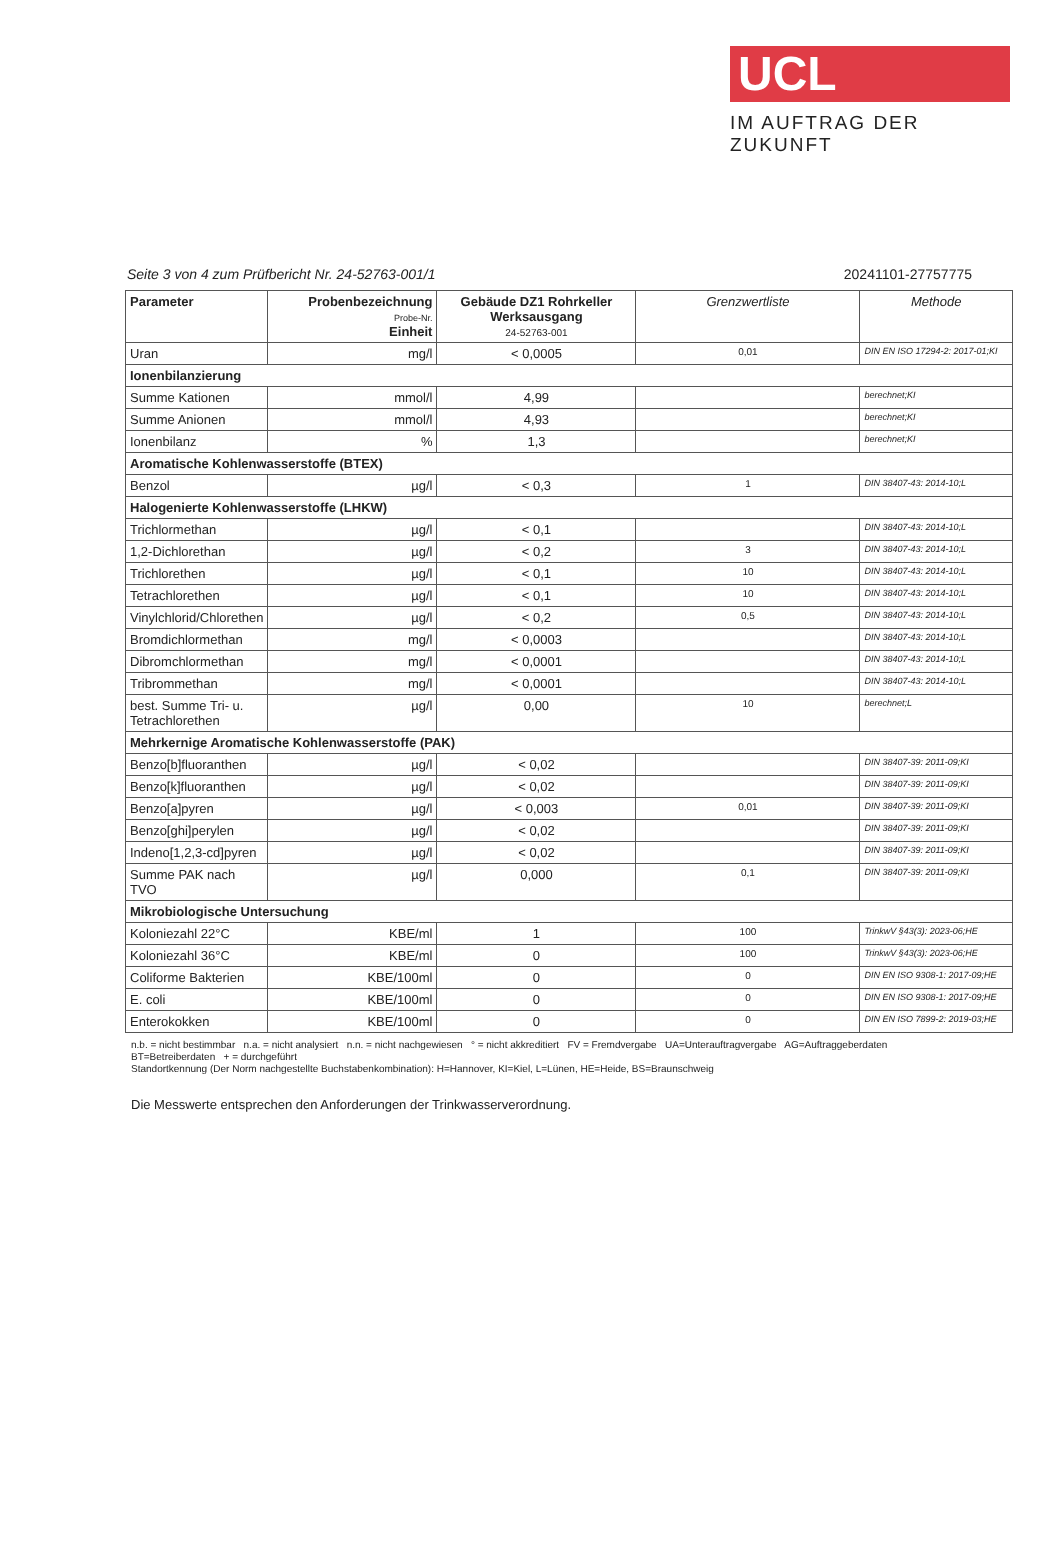UCL
IM AUFTRAG DER ZUKUNFT
Seite 3 von 4 zum Prüfbericht Nr. 24-52763-001/1 20241101-27757775
| Parameter | Probenbezeichnung Probe-Nr. Einheit | Gebäude DZ1 Rohrkeller Werksausgang 24-52763-001 | Grenzwertliste | Methode |
| --- | --- | --- | --- | --- |
| Uran | mg/l | < 0,0005 | 0,01 | DIN EN ISO 17294-2: 2017-01;KI |
| Ionenbilanzierung | | | | |
| Summe Kationen | mmol/l | 4,99 | | berechnet;KI |
| Summe Anionen | mmol/l | 4,93 | | berechnet;KI |
| Ionenbilanz | % | 1,3 | | berechnet;KI |
| Aromatische Kohlenwasserstoffe (BTEX) | | | | |
| Benzol | µg/l | < 0,3 | 1 | DIN 38407-43: 2014-10;L |
| Halogenierte Kohlenwasserstoffe (LHKW) | | | | |
| Trichlormethan | µg/l | < 0,1 | | DIN 38407-43: 2014-10;L |
| 1,2-Dichlorethan | µg/l | < 0,2 | 3 | DIN 38407-43: 2014-10;L |
| Trichlorethen | µg/l | < 0,1 | 10 | DIN 38407-43: 2014-10;L |
| Tetrachlorethen | µg/l | < 0,1 | 10 | DIN 38407-43: 2014-10;L |
| Vinylchlorid/Chlorethen | µg/l | < 0,2 | 0,5 | DIN 38407-43: 2014-10;L |
| Bromdichlormethan | mg/l | < 0,0003 | | DIN 38407-43: 2014-10;L |
| Dibromchlormethan | mg/l | < 0,0001 | | DIN 38407-43: 2014-10;L |
| Tribrommethan | mg/l | < 0,0001 | | DIN 38407-43: 2014-10;L |
| best. Summe Tri- u. Tetrachlorethen | µg/l | 0,00 | 10 | berechnet;L |
| Mehrkernige Aromatische Kohlenwasserstoffe (PAK) | | | | |
| Benzo[b]fluoranthen | µg/l | < 0,02 | | DIN 38407-39: 2011-09;KI |
| Benzo[k]fluoranthen | µg/l | < 0,02 | | DIN 38407-39: 2011-09;KI |
| Benzo[a]pyren | µg/l | < 0,003 | 0,01 | DIN 38407-39: 2011-09;KI |
| Benzo[ghi]perylen | µg/l | < 0,02 | | DIN 38407-39: 2011-09;KI |
| Indeno[1,2,3-cd]pyren | µg/l | < 0,02 | | DIN 38407-39: 2011-09;KI |
| Summe PAK nach TVO | µg/l | 0,000 | 0,1 | DIN 38407-39: 2011-09;KI |
| Mikrobiologische Untersuchung | | | | |
| Koloniezahl 22°C | KBE/ml | 1 | 100 | TrinkwV §43(3): 2023-06;HE |
| Koloniezahl 36°C | KBE/ml | 0 | 100 | TrinkwV §43(3): 2023-06;HE |
| Coliforme Bakterien | KBE/100ml | 0 | 0 | DIN EN ISO 9308-1: 2017-09;HE |
| E. coli | KBE/100ml | 0 | 0 | DIN EN ISO 9308-1: 2017-09;HE |
| Enterokokken | KBE/100ml | 0 | 0 | DIN EN ISO 7899-2: 2019-03;HE |
n.b. = nicht bestimmbar n.a. = nicht analysiert n.n. = nicht nachgewiesen ° = nicht akkreditiert FV = Fremdvergabe UA=Unterauftragvergabe AG=Auftraggeberdaten
BT=Betreiberdaten + = durchgeführt
Standortkennung (Der Norm nachgestellte Buchstabenkombination): H=Hannover, KI=Kiel, L=Lünen, HE=Heide, BS=Braunschweig
Die Messwerte entsprechen den Anforderungen der Trinkwasserverordnung.